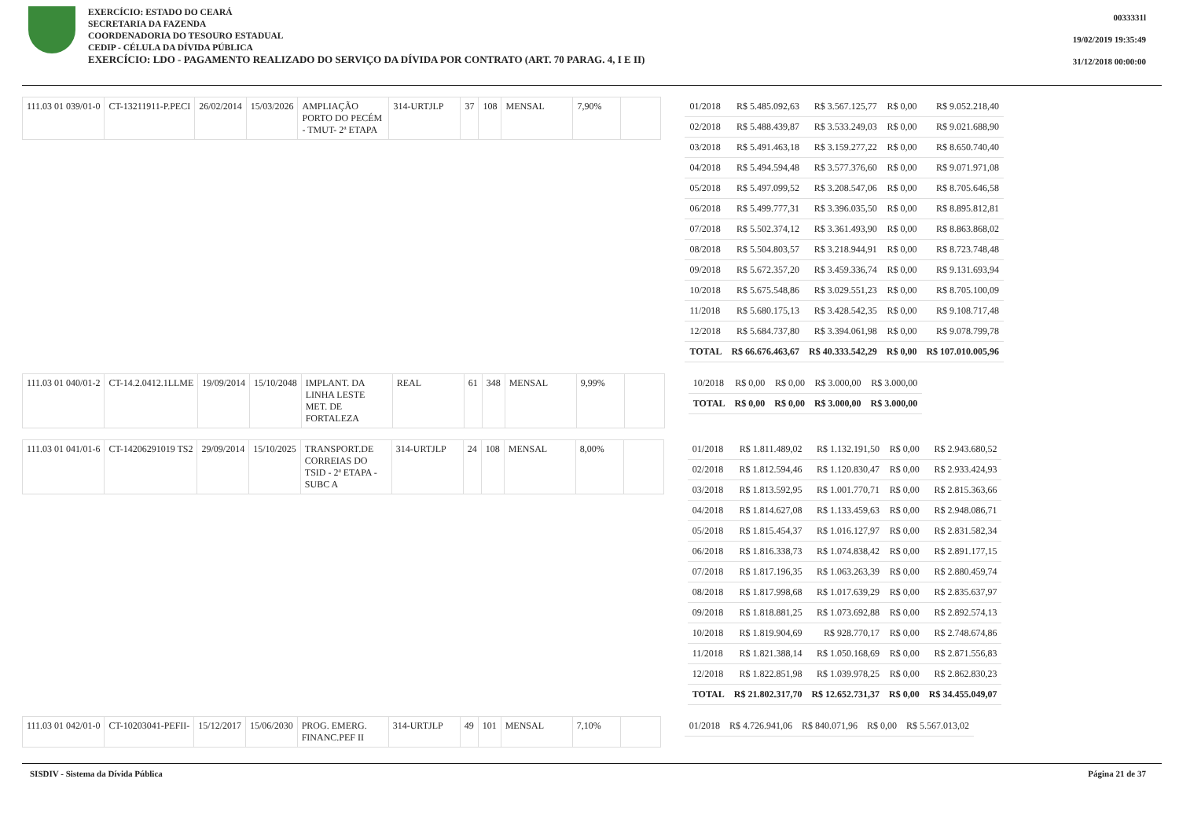EXERCÍCIO: ESTADO DO CEARÁ
SECRETARIA DA FAZENDA
COORDENADORIA DO TESOURO ESTADUAL
CEDIP - CÉLULA DA DÍVIDA PÚBLICA
EXERCÍCIO: LDO - PAGAMENTO REALIZADO DO SERVIÇO DA DÍVIDA POR CONTRATO (ART. 70 PARAG. 4, I E II)
0033331l
19/02/2019 19:35:49
31/12/2018 00:00:00
| 111.03 01 039/01-0 | CT-13211911-P.PECI | 26/02/2014 | 15/03/2026 | AMPLIAÇÃO PORTO DO PECÉM - TMUT- 2ª ETAPA | 314-URTJLP | 37 | 108 | MENSAL | 7,90% | |
| 01/2018 | R$ 5.485.092,63 | R$ 3.567.125,77 | R$ 0,00 | R$ 9.052.218,40 |
| 02/2018 | R$ 5.488.439,87 | R$ 3.533.249,03 | R$ 0,00 | R$ 9.021.688,90 |
| 03/2018 | R$ 5.491.463,18 | R$ 3.159.277,22 | R$ 0,00 | R$ 8.650.740,40 |
| 04/2018 | R$ 5.494.594,48 | R$ 3.577.376,60 | R$ 0,00 | R$ 9.071.971,08 |
| 05/2018 | R$ 5.497.099,52 | R$ 3.208.547,06 | R$ 0,00 | R$ 8.705.646,58 |
| 06/2018 | R$ 5.499.777,31 | R$ 3.396.035,50 | R$ 0,00 | R$ 8.895.812,81 |
| 07/2018 | R$ 5.502.374,12 | R$ 3.361.493,90 | R$ 0,00 | R$ 8.863.868,02 |
| 08/2018 | R$ 5.504.803,57 | R$ 3.218.944,91 | R$ 0,00 | R$ 8.723.748,48 |
| 09/2018 | R$ 5.672.357,20 | R$ 3.459.336,74 | R$ 0,00 | R$ 9.131.693,94 |
| 10/2018 | R$ 5.675.548,86 | R$ 3.029.551,23 | R$ 0,00 | R$ 8.705.100,09 |
| 11/2018 | R$ 5.680.175,13 | R$ 3.428.542,35 | R$ 0,00 | R$ 9.108.717,48 |
| 12/2018 | R$ 5.684.737,80 | R$ 3.394.061,98 | R$ 0,00 | R$ 9.078.799,78 |
| TOTAL | R$ 66.676.463,67 | R$ 40.333.542,29 | R$ 0,00 | R$ 107.010.005,96 |
| 111.03 01 040/01-2 | CT-14.2.0412.1LLME | 19/09/2014 | 15/10/2048 | IMPLANT. DA LINHA LESTE MET. DE FORTALEZA | REAL | 61 | 348 | MENSAL | 9,99% | |
| 10/2018 | R$ 0,00 | R$ 0,00 | R$ 3.000,00 | R$ 3.000,00 |
| TOTAL | R$ 0,00 | R$ 0,00 | R$ 3.000,00 | R$ 3.000,00 |
| 111.03 01 041/01-6 | CT-14206291019 TS2 | 29/09/2014 | 15/10/2025 | TRANSPORT.DE CORREIAS DO TSID - 2ª ETAPA -SUBC A | 314-URTJLP | 24 | 108 | MENSAL | 8,00% | |
| 01/2018 | R$ 1.811.489,02 | R$ 1.132.191,50 | R$ 0,00 | R$ 2.943.680,52 |
| 02/2018 | R$ 1.812.594,46 | R$ 1.120.830,47 | R$ 0,00 | R$ 2.933.424,93 |
| 03/2018 | R$ 1.813.592,95 | R$ 1.001.770,71 | R$ 0,00 | R$ 2.815.363,66 |
| 04/2018 | R$ 1.814.627,08 | R$ 1.133.459,63 | R$ 0,00 | R$ 2.948.086,71 |
| 05/2018 | R$ 1.815.454,37 | R$ 1.016.127,97 | R$ 0,00 | R$ 2.831.582,34 |
| 06/2018 | R$ 1.816.338,73 | R$ 1.074.838,42 | R$ 0,00 | R$ 2.891.177,15 |
| 07/2018 | R$ 1.817.196,35 | R$ 1.063.263,39 | R$ 0,00 | R$ 2.880.459,74 |
| 08/2018 | R$ 1.817.998,68 | R$ 1.017.639,29 | R$ 0,00 | R$ 2.835.637,97 |
| 09/2018 | R$ 1.818.881,25 | R$ 1.073.692,88 | R$ 0,00 | R$ 2.892.574,13 |
| 10/2018 | R$ 1.819.904,69 | R$ 928.770,17 | R$ 0,00 | R$ 2.748.674,86 |
| 11/2018 | R$ 1.821.388,14 | R$ 1.050.168,69 | R$ 0,00 | R$ 2.871.556,83 |
| 12/2018 | R$ 1.822.851,98 | R$ 1.039.978,25 | R$ 0,00 | R$ 2.862.830,23 |
| TOTAL | R$ 21.802.317,70 | R$ 12.652.731,37 | R$ 0,00 | R$ 34.455.049,07 |
| 111.03 01 042/01-0 | CT-10203041-PEFII- | 15/12/2017 | 15/06/2030 | PROG. EMERG. FINANC.PEF II | 314-URTJLP | 49 | 101 | MENSAL | 7,10% | |
| 01/2018 | R$ 4.726.941,06 | R$ 840.071,96 | R$ 0,00 | R$ 5.567.013,02 |
SISDIV - Sistema da Dívida Pública Página 21 de 37